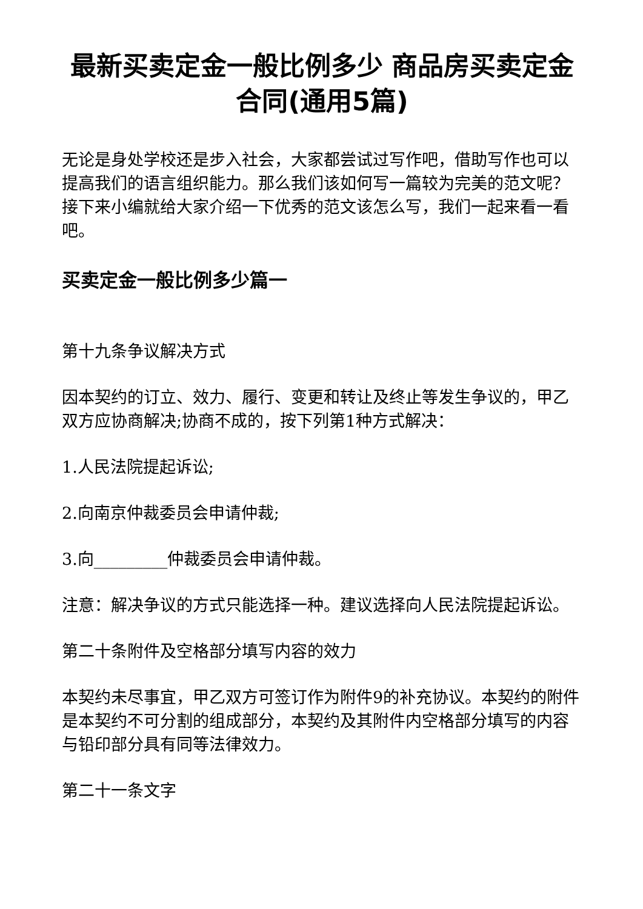最新买卖定金一般比例多少 商品房买卖定金合同(通用5篇)
无论是身处学校还是步入社会，大家都尝试过写作吧，借助写作也可以提高我们的语言组织能力。那么我们该如何写一篇较为完美的范文呢？接下来小编就给大家介绍一下优秀的范文该怎么写，我们一起来看一看吧。
买卖定金一般比例多少篇一
第十九条争议解决方式
因本契约的订立、效力、履行、变更和转让及终止等发生争议的，甲乙双方应协商解决;协商不成的，按下列第1种方式解决：
1.人民法院提起诉讼;
2.向南京仲裁委员会申请仲裁;
3.向_________仲裁委员会申请仲裁。
注意：解决争议的方式只能选择一种。建议选择向人民法院提起诉讼。
第二十条附件及空格部分填写内容的效力
本契约未尽事宜，甲乙双方可签订作为附件9的补充协议。本契约的附件是本契约不可分割的组成部分，本契约及其附件内空格部分填写的内容与铅印部分具有同等法律效力。
第二十一条文字